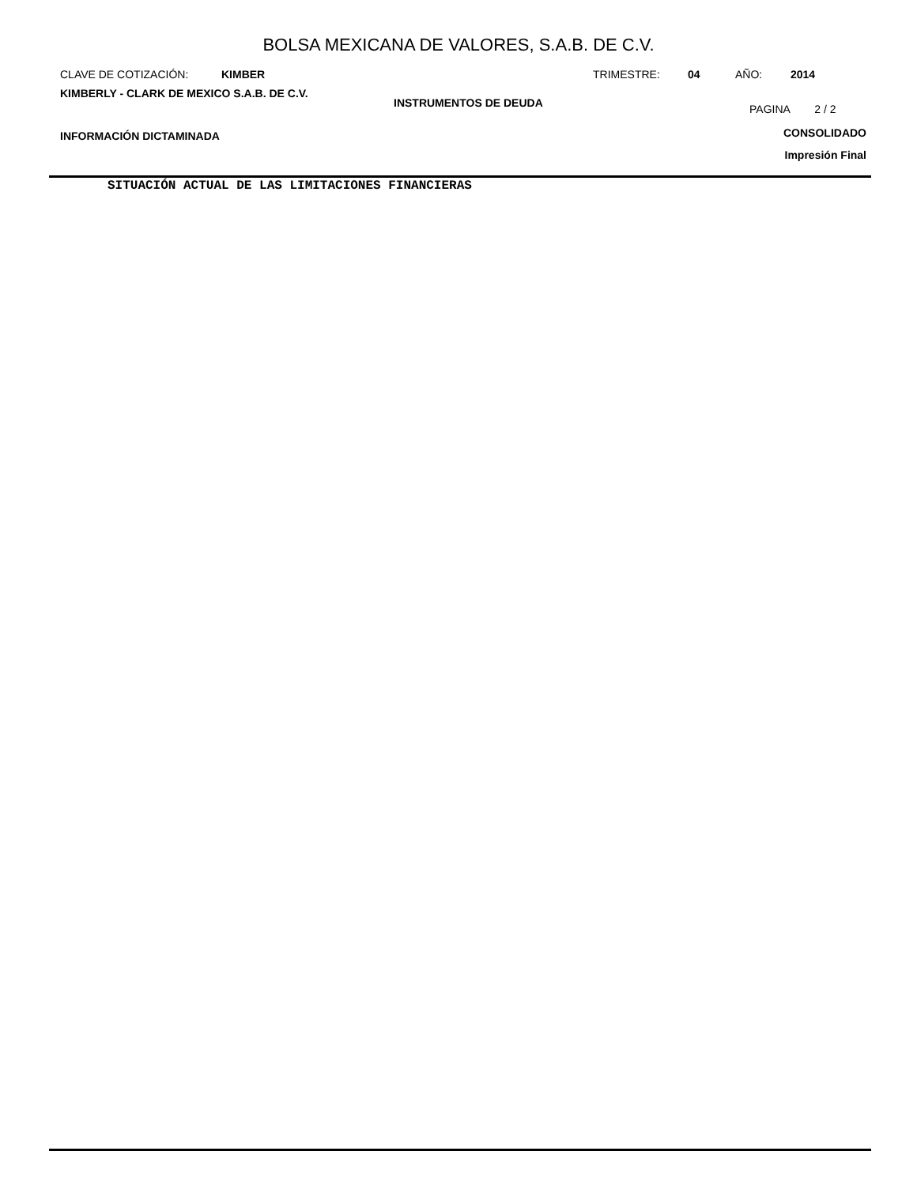BOLSA MEXICANA DE VALORES, S.A.B. DE C.V.
CLAVE DE COTIZACIÓN: KIMBER TRIMESTRE: 04 AÑO: 2014
KIMBERLY - CLARK DE MEXICO S.A.B. DE C.V. INSTRUMENTOS DE DEUDA PAGINA 2 / 2
INFORMACIÓN DICTAMINADA CONSOLIDADO
Impresión Final
SITUACIÓN ACTUAL DE LAS LIMITACIONES FINANCIERAS